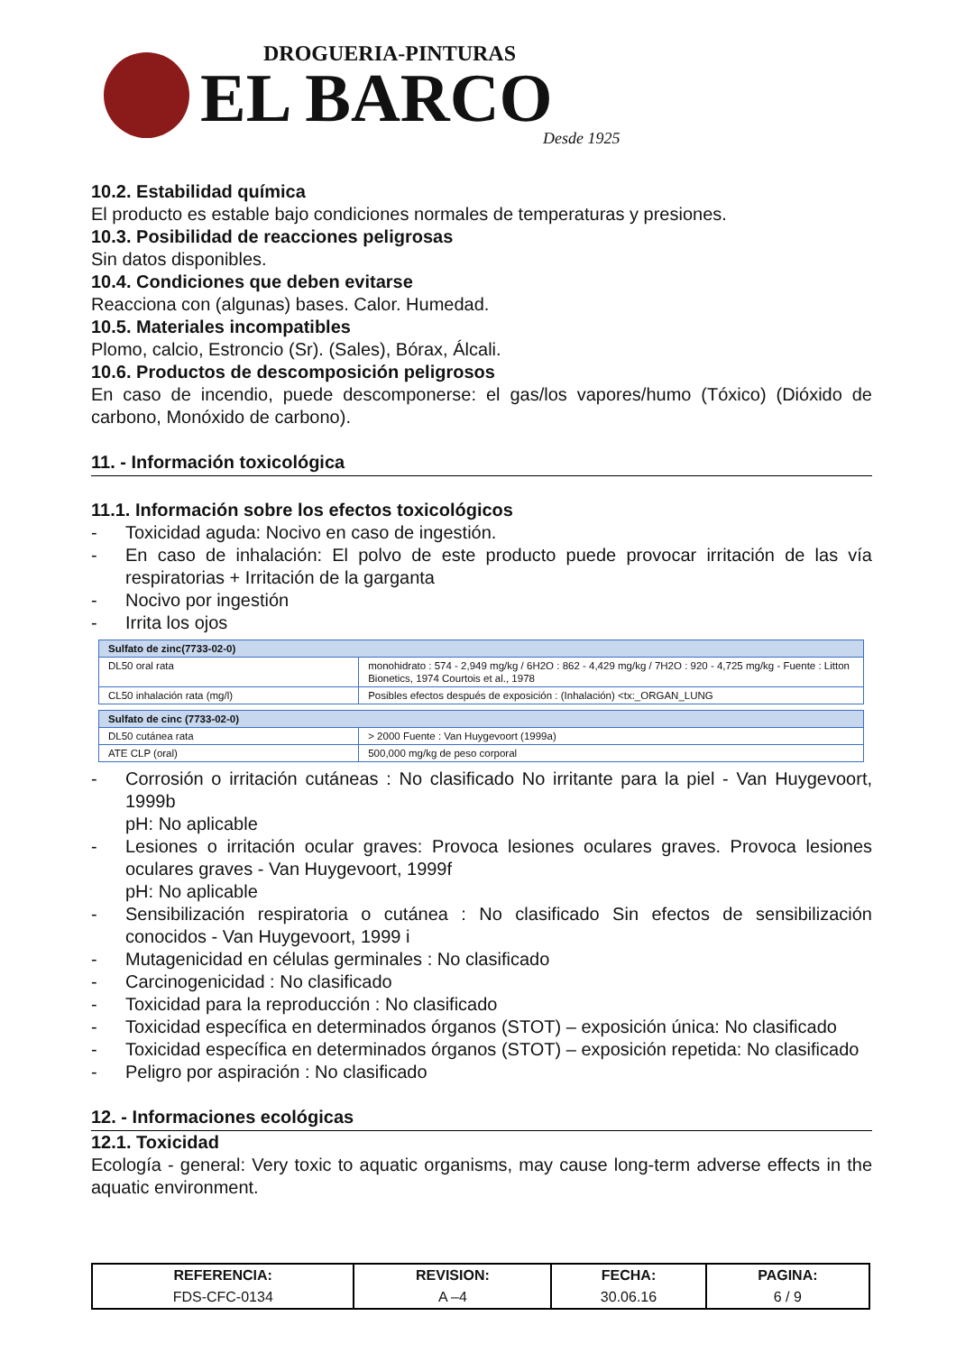DROGUERIA-PINTURAS
EL BARCO
Desde 1925
10.2. Estabilidad química
El producto es estable bajo condiciones normales de temperaturas y presiones.
10.3. Posibilidad de reacciones peligrosas
Sin datos disponibles.
10.4. Condiciones que deben evitarse
Reacciona con (algunas) bases. Calor. Humedad.
10.5. Materiales incompatibles
Plomo, calcio, Estroncio (Sr). (Sales), Bórax, Álcali.
10.6. Productos de descomposición peligrosos
En caso de incendio, puede descomponerse: el gas/los vapores/humo (Tóxico) (Dióxido de carbono, Monóxido de carbono).
11. - Información toxicológica
11.1. Información sobre los efectos toxicológicos
- Toxicidad aguda: Nocivo en caso de ingestión.
- En caso de inhalación: El polvo de este producto puede provocar irritación de las vía respiratorias + Irritación de la garganta
- Nocivo por ingestión
- Irrita los ojos
| Sulfato de zinc(7733-02-0) | |
| --- | --- |
| DL50 oral rata | monohidrato : 574 - 2,949 mg/kg / 6H2O : 862 - 4,429 mg/kg / 7H2O : 920 - 4,725 mg/kg - Fuente : Litton Bionetics, 1974 Courtois et al., 1978 |
| CL50 inhalación rata (mg/l) | Posibles efectos después de exposición : (Inhalación) <tx:_ORGAN_LUNG |
| Sulfato de cinc (7733-02-0) | |
| --- | --- |
| DL50 cutánea rata | > 2000 Fuente : Van Huygevoort (1999a) |
| ATE CLP (oral) | 500,000 mg/kg de peso corporal |
- Corrosión o irritación cutáneas : No clasificado No irritante para la piel - Van Huygevoort, 1999b
pH: No aplicable
- Lesiones o irritación ocular graves: Provoca lesiones oculares graves. Provoca lesiones oculares graves - Van Huygevoort, 1999f
pH: No aplicable
- Sensibilización respiratoria o cutánea : No clasificado Sin efectos de sensibilización conocidos - Van Huygevoort, 1999 i
- Mutagenicidad en células germinales : No clasificado
- Carcinogenicidad : No clasificado
- Toxicidad para la reproducción : No clasificado
- Toxicidad específica en determinados órganos (STOT) – exposición única: No clasificado
- Toxicidad específica en determinados órganos (STOT) – exposición repetida: No clasificado
- Peligro por aspiración : No clasificado
12. - Informaciones ecológicas
12.1. Toxicidad
Ecología - general: Very toxic to aquatic organisms, may cause long-term adverse effects in the aquatic environment.
| REFERENCIA: | REVISION: | FECHA: | PAGINA: |
| --- | --- | --- | --- |
| FDS-CFC-0134 | A –4 | 30.06.16 | 6 / 9 |